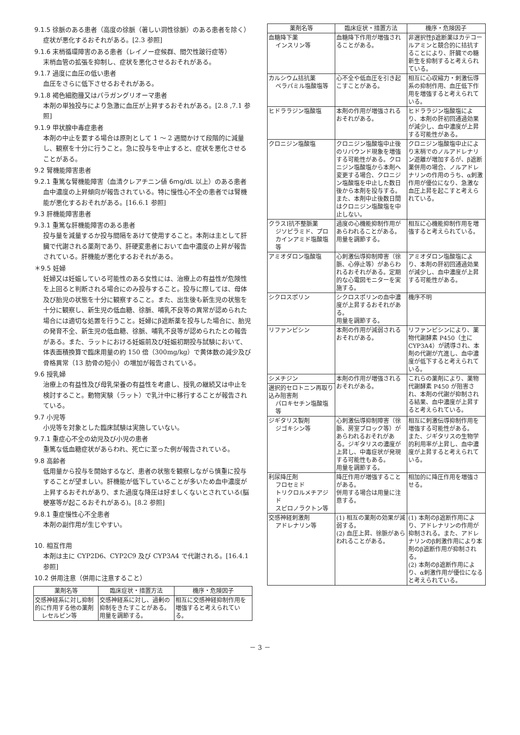9.1.5 徐脈のある患者（高度の徐脈（著しい洞性徐脈）のある患者を除く）
症状が悪化するおそれがある。[2.3 参照]
9.1.6 末梢循環障害のある患者（レイノー症候群、間欠性跛行症等）
末梢血管の拡張を抑制し、症状を悪化させるおそれがある。
9.1.7 過度に血圧の低い患者
血圧をさらに低下させるおそれがある。
9.1.8 褐色細胞腫又はパラガングリオーマ患者
本剤の単独投与により急激に血圧が上昇するおそれがある。[2.8 ,7.1 参照]
9.1.9 甲状腺中毒症患者
本剤の中止を要する場合は原則として 1 ～ 2 週間かけて段階的に減量し、観察を十分に行うこと。急に投与を中止すると、症状を悪化させることがある。
9.2 腎機能障害患者
9.2.1 重篤な腎機能障害（血清クレアチニン値 6mg/dL 以上）のある患者
血中濃度の上昇傾向が報告されている。特に慢性心不全の患者では腎機能が悪化するおそれがある。[16.6.1 参照]
9.3 肝機能障害患者
9.3.1 重篤な肝機能障害のある患者
投与量を減量するか投与間隔をあけて使用すること。本剤は主として肝臓で代謝される薬剤であり、肝硬変患者において血中濃度の上昇が報告されている。肝機能が悪化するおそれがある。
＊9.5 妊婦
妊婦又は妊娠している可能性のある女性には、治療上の有益性が危険性を上回ると判断される場合にのみ投与すること。投与に際しては、母体及び胎児の状態を十分に観察すること。また、出生後も新生児の状態を十分に観察し、新生児の低血糖、徐脈、哺乳不良等の異常が認められた場合には適切な処置を行うこと。妊婦にβ遮断薬を投与した場合に、胎児の発育不全、新生児の低血糖、徐脈、哺乳不良等が認められたとの報告がある。また、ラットにおける妊娠前及び妊娠初期投与試験において、体表面積換算で臨床用量の約 150 倍（300mg/kg）で黄体数の減少及び骨格異常（13 肋骨の短小）の増加が報告されている。
9.6 授乳婦
治療上の有益性及び母乳栄養の有益性を考慮し、授乳の継続又は中止を検討すること。動物実験（ラット）で乳汁中に移行することが報告されている。
9.7 小児等
小児等を対象とした臨床試験は実施していない。
9.7.1 重症心不全の幼児及び小児の患者
重篤な低血糖症状があらわれ、死亡に至った例が報告されている。
9.8 高齢者
低用量から投与を開始するなど、患者の状態を観察しながら慎重に投与することが望ましい。肝機能が低下していることが多いため血中濃度が上昇するおそれがあり、また過度な降圧は好ましくないとされている(脳梗塞等が起こるおそれがある)。[8.2 参照]
9.8.1 重症慢性心不全患者
本剤の副作用が生じやすい。
10. 相互作用
本剤は主に CYP2D6、CYP2C9 及び CYP3A4 で代謝される。[16.4.1 参照]
10.2 併用注意（併用に注意すること）
| 薬剤名等 | 臨床症状・措置方法 | 機序・危険因子 |
| --- | --- | --- |
| 交感神経系に対し抑制的に作用する他の薬剤 レセルピン等 | 交感神経系に対し、過剰の抑制をきたすことがある。 用量を調節する。 | 相互に交感神経抑制作用を増強すると考えられている。 |
| 薬剤名等 | 臨床症状・措置方法 | 機序・危険因子 |
| --- | --- | --- |
| 血糖降下薬 インスリン等 | 血糖降下作用が増強されることがある。 | 非選択性β遮断薬はカテコールアミンと競合的に拮抗することにより、肝臓での糖新生を抑制すると考えられている。 |
| カルシウム拮抗薬 ベラパミル塩酸塩等 | 心不全や低血圧を引き起こすことがある。 | 相互に心収縮力・刺激伝導系の抑制作用、血圧低下作用を増強すると考えられている。 |
| ヒドララジン塩酸塩 | 本剤の作用が増強されるおそれがある。 | ヒドララジン塩酸塩により、本剤の肝初回通過効果が減少し、血中濃度が上昇する可能性がある。 |
| クロニジン塩酸塩 | クロニジン塩酸塩中止後のリバウンド現象を増強する可能性がある。クロニジン塩酸塩から本剤へ変更する場合、クロニジン塩酸塩を中止した数日後から本剤を投与する。また、本剤中止後数日間はクロニジン塩酸塩を中止しない。 | クロニジン塩酸塩中止により末梢でのノルアドレナリン遊離が増加するが、β遮断薬併用の場合、ノルアドレナリンの作用のうち、α刺激作用が優位になり、急激な血圧上昇を起こすと考えられている。 |
| クラスⅠ抗不整脈薬 ジソピラミド、プロカインアミド塩酸塩等 | 過度の心機能抑制作用があらわれることがある。 用量を調節する。 | 相互に心機能抑制作用を増強すると考えられている。 |
| アミオダロン塩酸塩 | 心刺激伝導抑制障害（徐脈、心停止等）があらわれるおそれがある。定期的な心電図モニターを実施する。 | アミオダロン塩酸塩により、本剤の肝初回通過効果が減少し、血中濃度が上昇する可能性がある。 |
| シクロスポリン | シクロスポリンの血中濃度が上昇するおそれがある。 用量を調節する。 | 機序不明 |
| リファンピシン | 本剤の作用が減弱されるおそれがある。 | リファンピシンにより、薬物代謝酵素 P450（主に CYP3A4）が誘導され、本剤の代謝が亢進し、血中濃度が低下すると考えられている。 |
| シメチジン | 本剤の作用が増強されるおそれがある。 | これらの薬剤により、薬物代謝酵素 P450 が阻害され、本剤の代謝が抑制される結果、血中濃度が上昇すると考えられている。 |
| 選択的セロトニン再取り込み阻害剤 パロキセチン塩酸塩等 | | |
| ジギタリス製剤 ジゴキシン等 | 心刺激伝導抑制障害（徐脈、房室ブロック等）があらわれるおそれがある。ジギタリスの濃度が上昇し、中毒症状が発現する可能性もある。 用量を調節する。 | 相互に刺激伝導抑制作用を増強する可能性がある。 また、ジギタリスの生物学的利用率が上昇し、血中濃度が上昇すると考えられている。 |
| 利尿降圧剤 フロセミド トリクロルメチアジド スピロノラクトン等 | 降圧作用が増強することがある。 併用する場合は用量に注意する。 | 相加的に降圧作用を増強させる。 |
| 交感神経刺激剤 アドレナリン等 | (1) 相互の薬剤の効果が減弱する。 (2) 血圧上昇、徐脈があらわれることがある。 | (1) 本剤のβ遮断作用により、アドレナリンの作用が抑制される。また、アドレナリンのβ刺激作用により本剤のβ遮断作用が抑制される。 (2) 本剤のβ遮断作用により、α刺激作用が優位になると考えられている。 |
－ 3 －